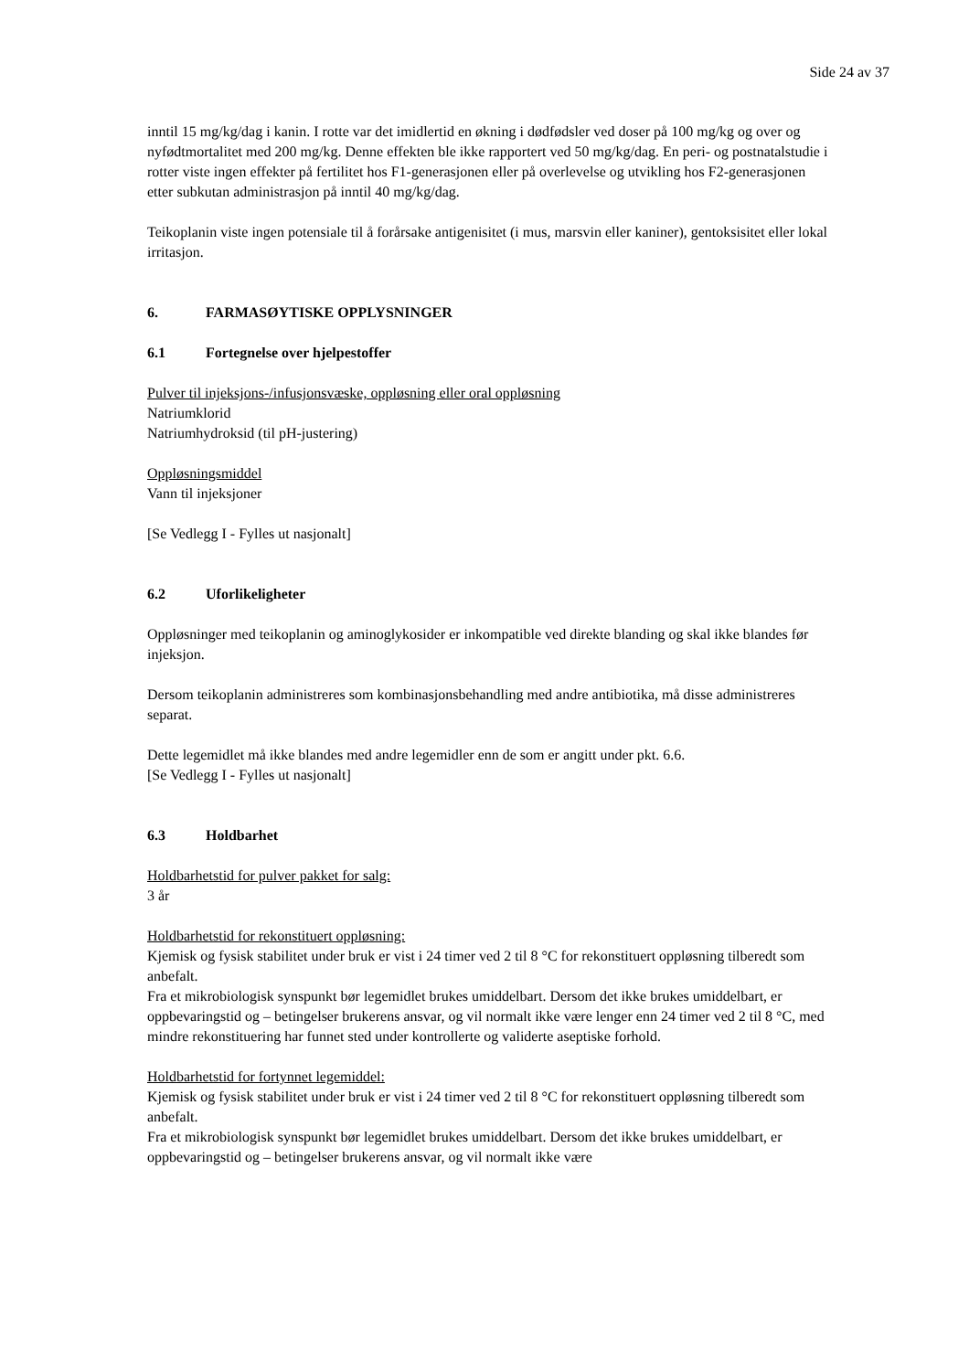Side 24 av 37
inntil 15 mg/kg/dag i kanin. I rotte var det imidlertid en økning i dødfødsler ved doser på 100 mg/kg og over og nyfødtmortalitet med 200 mg/kg. Denne effekten ble ikke rapportert ved 50 mg/kg/dag. En peri- og postnatalstudie i rotter viste ingen effekter på fertilitet hos F1-generasjonen eller på overlevelse og utvikling hos F2-generasjonen etter subkutan administrasjon på inntil 40 mg/kg/dag.
Teikoplanin viste ingen potensiale til å forårsake antigenisitet (i mus, marsvin eller kaniner), gentoksisitet eller lokal irritasjon.
6. FARMASØYTISKE OPPLYSNINGER
6.1 Fortegnelse over hjelpestoffer
Pulver til injeksjons-/infusjonsvæske, oppløsning eller oral oppløsning
Natriumklorid
Natriumhydroksid (til pH-justering)
Oppløsningsmiddel
Vann til injeksjoner
[Se Vedlegg I - Fylles ut nasjonalt]
6.2 Uforlikeligheter
Oppløsninger med teikoplanin og aminoglykosider er inkompatible ved direkte blanding og skal ikke blandes før injeksjon.
Dersom teikoplanin administreres som kombinasjonsbehandling med andre antibiotika, må disse administreres separat.
Dette legemidlet må ikke blandes med andre legemidler enn de som er angitt under pkt. 6.6.
[Se Vedlegg I - Fylles ut nasjonalt]
6.3 Holdbarhet
Holdbarhetstid for pulver pakket for salg:
3 år
Holdbarhetstid for rekonstituert oppløsning:
Kjemisk og fysisk stabilitet under bruk er vist i 24 timer ved 2 til 8 °C for rekonstituert oppløsning tilberedt som anbefalt.
Fra et mikrobiologisk synspunkt bør legemidlet brukes umiddelbart. Dersom det ikke brukes umiddelbart, er oppbevaringstid og – betingelser brukerens ansvar, og vil normalt ikke være lenger enn 24 timer ved 2 til 8 °C, med mindre rekonstituering har funnet sted under kontrollerte og validerte aseptiske forhold.
Holdbarhetstid for fortynnet legemiddel:
Kjemisk og fysisk stabilitet under bruk er vist i 24 timer ved 2 til 8 °C for rekonstituert oppløsning tilberedt som anbefalt.
Fra et mikrobiologisk synspunkt bør legemidlet brukes umiddelbart. Dersom det ikke brukes umiddelbart, er oppbevaringstid og – betingelser brukerens ansvar, og vil normalt ikke være